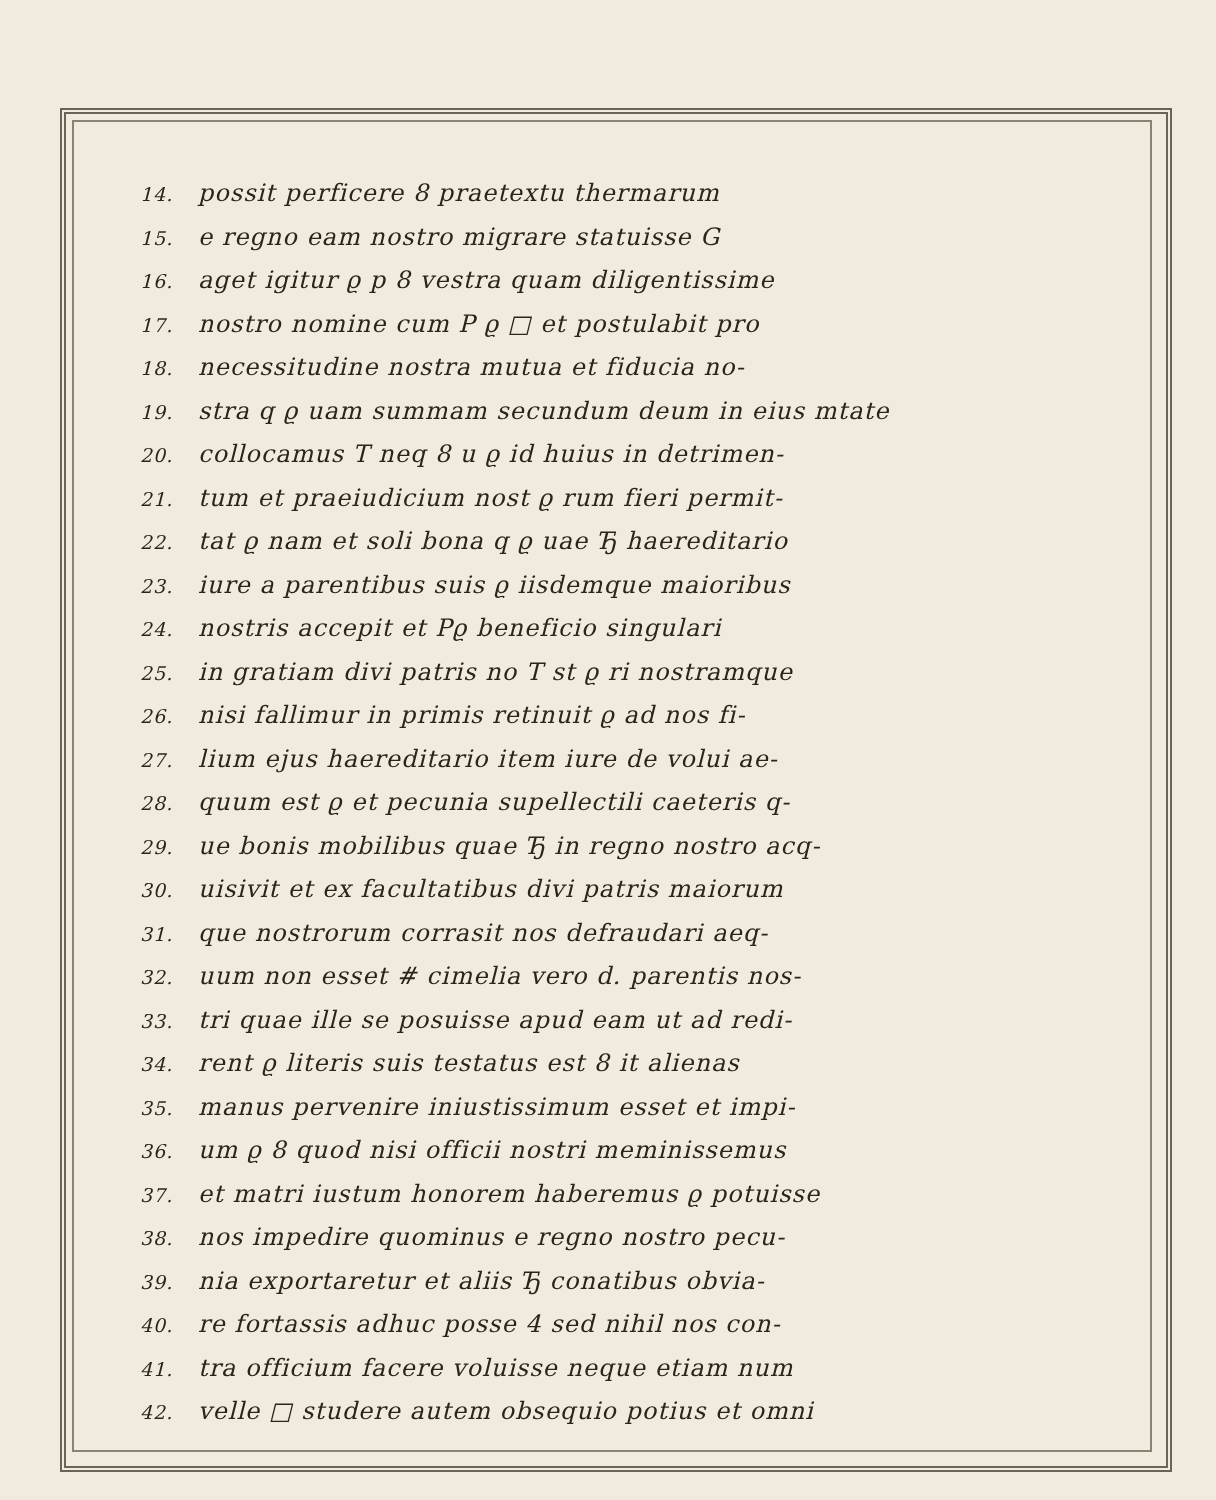14. possit perficere 8 praetextu thermarum
15. e regno eam nostro migrare statuisse G
16. aget igitur ϱ p 8 vestra quam diligentissime
17. nostro nomine cum P ϱ □ et postulabit pro
18. necessitudine nostra mutua et fiducia no-
19. stra q ϱ uam summam secundum deum in eius mtate
20. collocamus T neq 8 u ϱ id huius in detrimen-
21. tum et praeiudicium nost ϱ rum fieri permit-
22. tat ϱ nam et soli bona q ϱ uae Ђ haereditario
23. iure a parentibus suis ϱ iisdemque maioribus
24. nostris accepit et Pϱ beneficio singulari
25. in gratiam divi patris no T st ϱ ri nostramque
26. nisi fallimur in primis retinuit ϱ ad nos fi-
27. lium ejus haereditario item iure de volui ae-
28. quum est ϱ et pecunia supellectili caeteris q-
29. ue bonis mobilibus quae Ђ in regno nostro acq-
30. uisivit et ex facultatibus divi patris maiorum
31. que nostrorum corrasit nos defraudari aeq-
32. uum non esset # cimelia vero d. parentis nos-
33. tri quae ille se posuisse apud eam ut ad redi-
34. rent ϱ literis suis testatus est 8 it alienas
35. manus pervenire iniustissimum esset et impi-
36. um ϱ 8 quod nisi officii nostri meminissemus
37. et matri iustum honorem haberemus ϱ potuisse
38. nos impedire quominus e regno nostro pecu-
39. nia exportaretur et aliis Ђ conatibus obvia-
40. re fortassis adhuc posse 4 sed nihil nos con-
41. tra officium facere voluisse neque etiam num
42. velle □ studere autem obsequio potius et omni